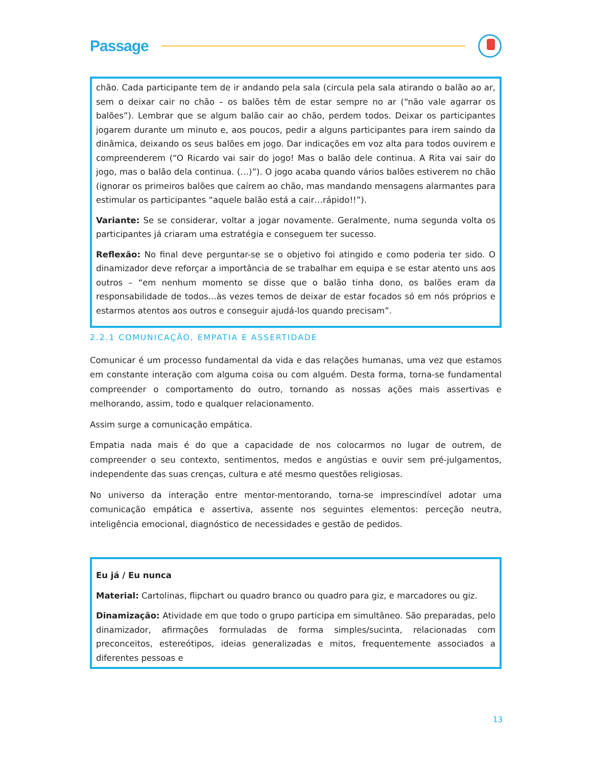Passage
chão. Cada participante tem de ir andando pela sala (circula pela sala atirando o balão ao ar, sem o deixar cair no chão – os balões têm de estar sempre no ar (“não vale agarrar os balões”). Lembrar que se algum balão cair ao chão, perdem todos. Deixar os participantes jogarem durante um minuto e, aos poucos, pedir a alguns participantes para irem saindo da dinâmica, deixando os seus balões em jogo. Dar indicações em voz alta para todos ouvirem e compreenderem (“O Ricardo vai sair do jogo! Mas o balão dele continua. A Rita vai sair do jogo, mas o balão dela continua. (…)”). O jogo acaba quando vários balões estiverem no chão (ignorar os primeiros balões que caírem ao chão, mas mandando mensagens alarmantes para estimular os participantes “aquele balão está a cair…rápido!!”).
Variante: Se se considerar, voltar a jogar novamente. Geralmente, numa segunda volta os participantes já criaram uma estratégia e conseguem ter sucesso.
Reflexão: No final deve perguntar-se se o objetivo foi atingido e como poderia ter sido. O dinamizador deve reforçar a importância de se trabalhar em equipa e se estar atento uns aos outros – “em nenhum momento se disse que o balão tinha dono, os balões eram da responsabilidade de todos…às vezes temos de deixar de estar focados só em nós próprios e estarmos atentos aos outros e conseguir ajudá-los quando precisam”.
2.2.1 COMUNICAÇÃO, EMPATIA E ASSERTIDADE
Comunicar é um processo fundamental da vida e das relações humanas, uma vez que estamos em constante interação com alguma coisa ou com alguém. Desta forma, torna-se fundamental compreender o comportamento do outro, tornando as nossas ações mais assertivas e melhorando, assim, todo e qualquer relacionamento.
Assim surge a comunicação empática.
Empatia nada mais é do que a capacidade de nos colocarmos no lugar de outrem, de compreender o seu contexto, sentimentos, medos e angústias e ouvir sem pré-julgamentos, independente das suas crenças, cultura e até mesmo questões religiosas.
No universo da interação entre mentor-mentorando, torna-se imprescindível adotar uma comunicação empática e assertiva, assente nos seguintes elementos: perceção neutra, inteligência emocional, diagnóstico de necessidades e gestão de pedidos.
Eu já / Eu nunca
Material: Cartolinas, flipchart ou quadro branco ou quadro para giz, e marcadores ou giz.
Dinamização: Atividade em que todo o grupo participa em simultâneo. São preparadas, pelo dinamizador, afirmações formuladas de forma simples/sucinta, relacionadas com preconceitos, estereótipos, ideias generalizadas e mitos, frequentemente associados a diferentes pessoas e
13